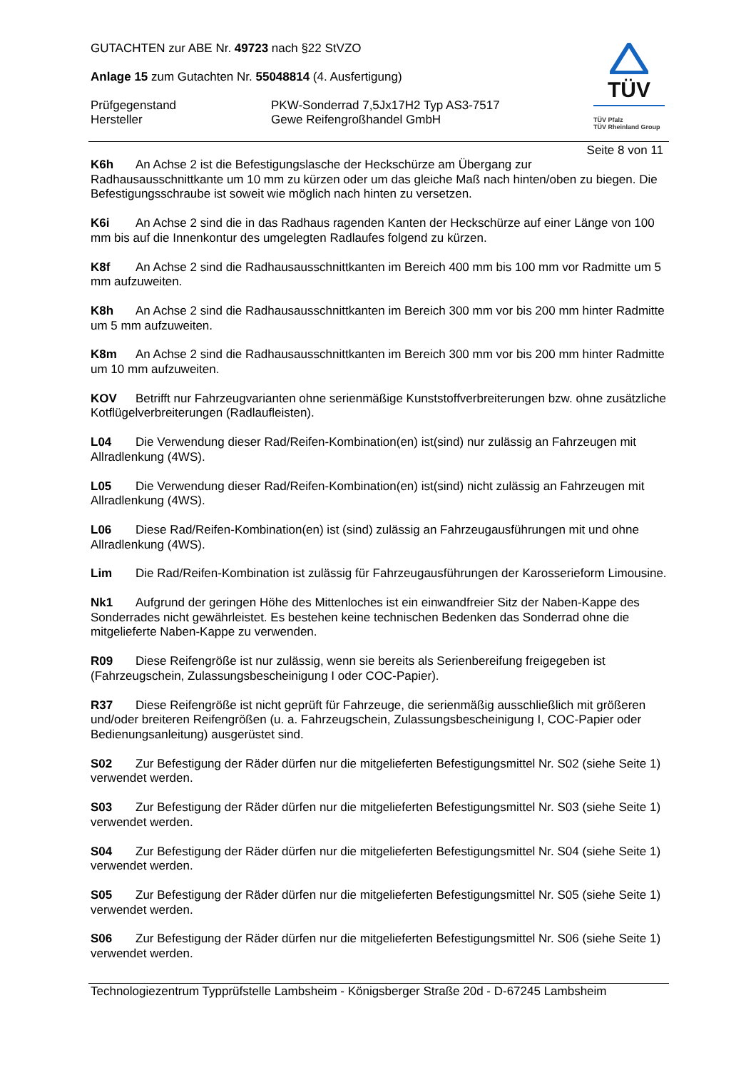TÜV
TÜV Pfalz
TÜV Rheinland Group
GUTACHTEN zur ABE Nr. 49723 nach §22 StVZO
Anlage 15 zum Gutachten Nr. 55048814 (4. Ausfertigung)
Prüfgegenstand PKW-Sonderrad 7,5Jx17H2 Typ AS3-7517
Hersteller Gewe Reifengroßhandel GmbH
Seite 8 von 11
K6h An Achse 2 ist die Befestigungslasche der Heckschürze am Übergang zur Radhausausschnittkante um 10 mm zu kürzen oder um das gleiche Maß nach hinten/oben zu biegen. Die Befestigungsschraube ist soweit wie möglich nach hinten zu versetzen.
K6i An Achse 2 sind die in das Radhaus ragenden Kanten der Heckschürze auf einer Länge von 100 mm bis auf die Innenkontur des umgelegten Radlaufes folgend zu kürzen.
K8f An Achse 2 sind die Radhausausschnittkanten im Bereich 400 mm bis 100 mm vor Radmitte um 5 mm aufzuweiten.
K8h An Achse 2 sind die Radhausausschnittkanten im Bereich 300 mm vor bis 200 mm hinter Radmitte um 5 mm aufzuweiten.
K8m An Achse 2 sind die Radhausausschnittkanten im Bereich 300 mm vor bis 200 mm hinter Radmitte um 10 mm aufzuweiten.
KOV Betrifft nur Fahrzeugvarianten ohne serienmäßige Kunststoffverbreiterungen bzw. ohne zusätzliche Kotflügelverbreiterungen (Radlaufleisten).
L04 Die Verwendung dieser Rad/Reifen-Kombination(en) ist(sind) nur zulässig an Fahrzeugen mit Allradlenkung (4WS).
L05 Die Verwendung dieser Rad/Reifen-Kombination(en) ist(sind) nicht zulässig an Fahrzeugen mit Allradlenkung (4WS).
L06 Diese Rad/Reifen-Kombination(en) ist (sind) zulässig an Fahrzeugausführungen mit und ohne Allradlenkung (4WS).
Lim Die Rad/Reifen-Kombination ist zulässig für Fahrzeugausführungen der Karosserieform Limousine.
Nk1 Aufgrund der geringen Höhe des Mittenloches ist ein einwandfreier Sitz der Naben-Kappe des Sonderrades nicht gewährleistet. Es bestehen keine technischen Bedenken das Sonderrad ohne die mitgelieferte Naben-Kappe zu verwenden.
R09 Diese Reifengröße ist nur zulässig, wenn sie bereits als Serienbereifung freigegeben ist (Fahrzeugschein, Zulassungsbescheinigung I oder COC-Papier).
R37 Diese Reifengröße ist nicht geprüft für Fahrzeuge, die serienmäßig ausschließlich mit größeren und/oder breiteren Reifengrößen (u. a. Fahrzeugschein, Zulassungsbescheinigung I, COC-Papier oder Bedienungsanleitung) ausgerüstet sind.
S02 Zur Befestigung der Räder dürfen nur die mitgelieferten Befestigungsmittel Nr. S02 (siehe Seite 1) verwendet werden.
S03 Zur Befestigung der Räder dürfen nur die mitgelieferten Befestigungsmittel Nr. S03 (siehe Seite 1) verwendet werden.
S04 Zur Befestigung der Räder dürfen nur die mitgelieferten Befestigungsmittel Nr. S04 (siehe Seite 1) verwendet werden.
S05 Zur Befestigung der Räder dürfen nur die mitgelieferten Befestigungsmittel Nr. S05 (siehe Seite 1) verwendet werden.
S06 Zur Befestigung der Räder dürfen nur die mitgelieferten Befestigungsmittel Nr. S06 (siehe Seite 1) verwendet werden.
Technologiezentrum Typprüfstelle Lambsheim - Königsberger Straße 20d - D-67245 Lambsheim